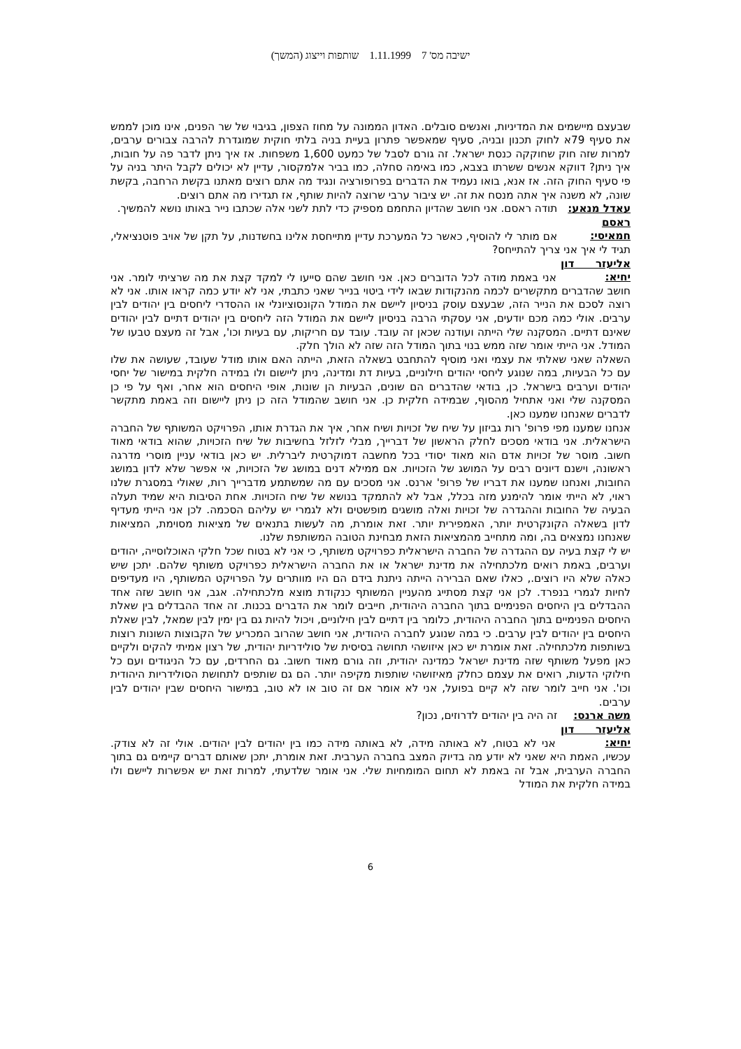ישיבה מס' 7 1.11.1999 שותפות וייצוג (המשך)
שבעצם מיישמים את המדיניות, ואנשים סובלים. האדון הממונה על מחוז הצפון, בגיבוי של שר הפנים, אינו מוכן לממש את סעיף 79א לחוק תכנון ובניה, סעיף שמאפשר פתרון בעיית בניה בלתי חוקית שמוגדרת להרבה צבורים ערבים, למרות שזה חוק שחוקקה כנסת ישראל. זה גורם לסבל של כמעט 1,600 משפחות. אז איך ניתן לדבר פה על חובות, איך ניתן? דווקא אנשים ששרתו בצבא, כמו באימה סחלה, כמו בביר אלמקסור, עדיין לא יכולים לקבל היתר בניה על פי סעיף החוק הזה. אז אנא, בואו נעמיד את הדברים בפרופורציה ונגיד מה אתם רוצים מאתנו בקשת הרחבה, בקשת שונה, לא משנה איך אתה מנסח את זה. יש ציבור ערבי שרוצה להיות שותף, אז תגדירו מה אתם רוצים.
עאדל מנאע: תודה ראסם. אני חושב שהדיון התחמם מספיק כדי לתת לשני אלה שכתבו נייר באותו נושא להמשיך.
ראסם חמאיסי: אם מותר לי להוסיף, כאשר כל המערכת עדיין מתייחסת אלינו בחשדנות, על תקן של אויב פוטנציאלי, תגיד לי איך אני צריך להתייחס?
אליעזר דון יחיא: אני באמת מודה לכל הדוברים כאן. אני חושב שהם סייעו לי למקד קצת את מה שרציתי לומר. אני חושב שהדברים מתקשרים לכמה מהנקודות שבאו לידי ביטוי בנייר שאני כתבתי, אני לא יודע כמה קראו אותו. אני לא רוצה לסכם את הנייר הזה, שבעצם עוסק בניסיון ליישם את המודל הקונסוציונלי או ההסדרי ליחסים בין יהודים לבין ערבים. אולי כמה מכם יודעים, אני עסקתי הרבה בניסיון ליישם את המודל הזה ליחסים בין יהודים דתיים לבין יהודים שאינם דתיים. המסקנה שלי הייתה ועודנה שכאן זה עובד. עובד עם חריקות, עם בעיות וכו', אבל זה מעצם טבעו של המודל. אני הייתי אומר שזה ממש בנוי בתוך המודל הזה שזה לא הולך חלק.
השאלה שאני שאלתי את עצמי ואני מוסיף להתחבט בשאלה הזאת, הייתה האם אותו מודל שעובד, שעושה את שלו עם כל הבעיות, במה שנוגע ליחסי יהודים חילוניים, בעיות דת ומדינה, ניתן ליישום ולו במידה חלקית במישור של יחסי יהודים וערבים בישראל. כן, בודאי שהדברים הם שונים, הבעיות הן שונות, אופי היחסים הוא אחר, ואף על פי כן המסקנה שלי ואני אתחיל מהסוף, שבמידה חלקית כן. אני חושב שהמודל הזה כן ניתן ליישום וזה באמת מתקשר לדברים שאנחנו שמענו כאן.
אנחנו שמענו מפי פרופ' רות גביזון על שיח של זכויות ושיח אחר, איך את הגדרת אותו, הפרויקט המשותף של החברה הישראלית. אני בודאי מסכים לחלק הראשון של דברייך, מבלי לזלזל בחשיבות של שיח הזכויות, שהוא בודאי מאוד חשוב. מוסר של זכויות אדם הוא מאוד יסודי בכל מחשבה דמוקרטית ליברלית. יש כאן בודאי עניין מוסרי מדרגה ראשונה, וישנם דיונים רבים על המושג של הזכויות. אם ממילא דנים במושג של הזכויות, אי אפשר שלא לדון במושג החובות, ואנחנו שמענו את דבריו של פרופ' ארנס. אני מסכים עם מה שמשתמע מדברייך רות, שאולי במסגרת שלנו ראוי, לא הייתי אומר להימנע מזה בכלל, אבל לא להתמקד בנושא של שיח הזכויות. אחת הסיבות היא שמיד תעלה הבעיה של החובות וההגדרה של זכויות ואלה מושגים מופשטים ולא לגמרי יש עליהם הסכמה. לכן אני הייתי מעדיף לדון בשאלה הקונקרטית יותר, האמפירית יותר. זאת אומרת, מה לעשות בתנאים של מציאות מסוימת, המציאות שאנחנו נמצאים בה, ומה מתחייב מהמציאות הזאת מבחינת הטובה המשותפת שלנו.
יש לי קצת בעיה עם ההגדרה של החברה הישראלית כפרויקט משותף, כי אני לא בטוח שכל חלקי האוכלוסייה, יהודים וערבים, באמת רואים מלכתחילה את מדינת ישראל או את החברה הישראלית כפרויקט משותף שלהם. יתכן שיש כאלה שלא היו רוצים., כאלו שאם הברירה הייתה ניתנת בידם הם היו מוותרים על הפרויקט המשותף, היו מעדיפים לחיות לגמרי בנפרד. לכן אני קצת מסתייג מהעניין המשותף כנקודת מוצא מלכתחילה. אגב, אני חושב שזה אחד ההבדלים בין היחסים הפנימיים בתוך החברה היהודית, חייבים לומר את הדברים בכנות. זה אחד ההבדלים בין שאלת היחסים הפנימיים בתוך החברה היהודית, כלומר בין דתיים לבין חילוניים, ויכול להיות גם בין ימין לבין שמאל, לבין שאלת היחסים בין יהודים לבין ערבים. כי במה שנוגע לחברה היהודית, אני חושב שהרוב המכריע של הקבוצות השונות רוצות בשותפות מלכתחילה. זאת אומרת יש כאן איזושהי תחושה בסיסית של סולידריות יהודית, של רצון אמיתי להקים ולקיים כאן מפעל משותף שזה מדינת ישראל כמדינה יהודית, וזה גורם מאוד חשוב. גם החרדים, עם כל הניגודים ועם כל חילוקי הדעות, רואים את עצמם כחלק מאיזושהי שותפות מקיפה יותר. הם גם שותפים לתחושת הסולידריות היהודית וכו'. אני חייב לומר שזה לא קיים בפועל, אני לא אומר אם זה טוב או לא טוב, במישור היחסים שבין יהודים לבין ערבים.
משה ארנס: זה היה בין יהודים לדרוזים, נכון?
אליעזר דון יחיא: אני לא בטוח, לא באותה מידה, לא באותה מידה כמו בין יהודים לבין יהודים. אולי זה לא צודק. עכשיו, האמת היא שאני לא יודע מה בדיוק המצב בחברה הערבית. זאת אומרת, יתכן שאותם דברים קיימים גם בתוך החברה הערבית, אבל זה באמת לא תחום המומחיות שלי. אני אומר שלדעתי, למרות זאת יש אפשרות ליישם ולו במידה חלקית את המודל
6